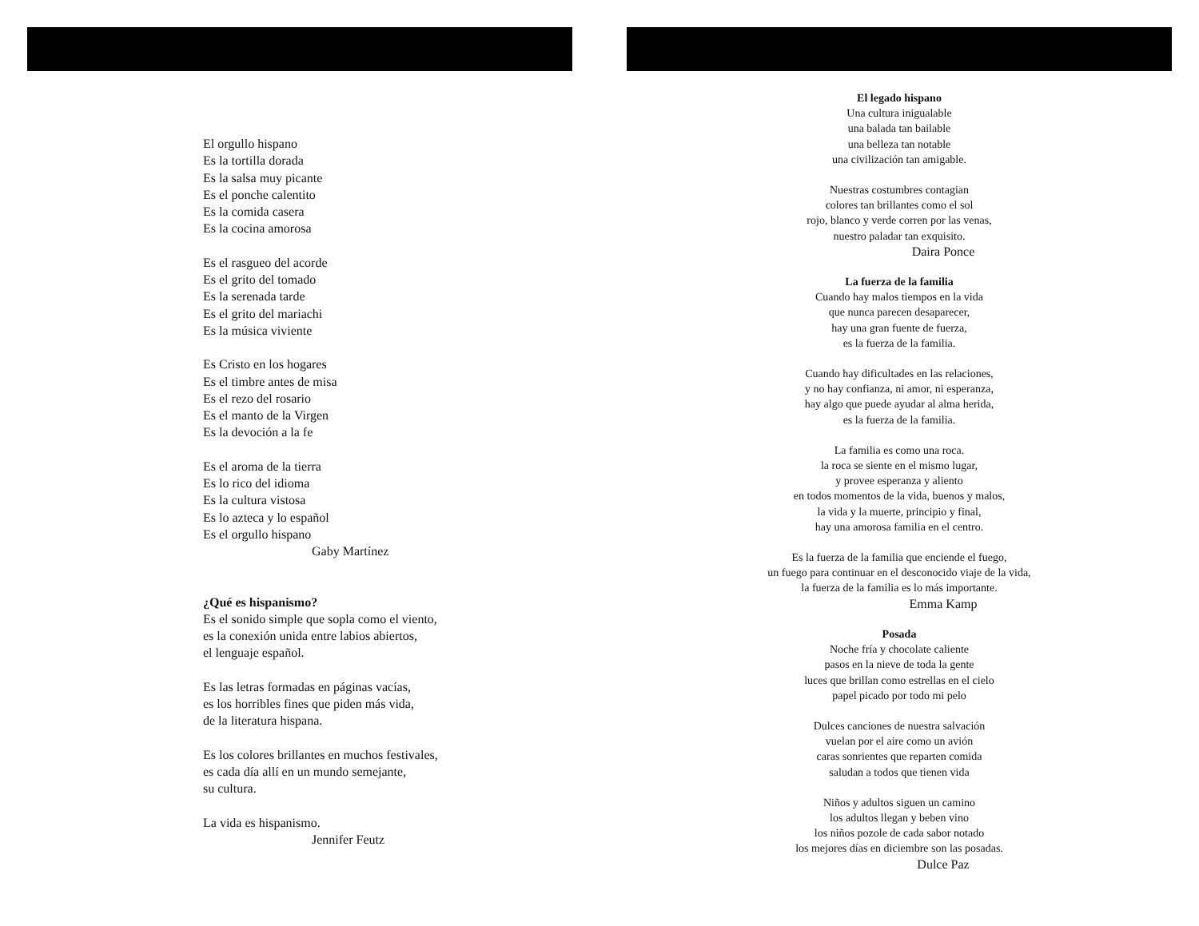El orgullo hispano
Es la tortilla dorada
Es la salsa muy picante
Es el ponche calentito
Es la comida casera
Es la cocina amorosa
Es el rasgueo del acorde
Es el grito del tomado
Es la serenada tarde
Es el grito del mariachi
Es la música viviente
Es Cristo en los hogares
Es el timbre antes de misa
Es el rezo del rosario
Es el manto de la Virgen
Es la devoción a la fe
Es el aroma de la tierra
Es lo rico del idioma
Es la cultura vistosa
Es lo azteca y lo español
Es el orgullo hispano
Gaby Martínez
¿Qué es hispanismo?
Es el sonido simple que sopla como el viento,
es la conexión unida entre labios abiertos,
el lenguaje español.
Es las letras formadas en páginas vacías,
es los horribles fines que piden más vida,
de la literatura hispana.
Es los colores brillantes en muchos festivales,
es cada día allí en un mundo semejante,
su cultura.
La vida es hispanismo.
Jennifer Feutz
El legado hispano
Una cultura inigualable
una balada tan bailable
una belleza tan notable
una civilización tan amigable.
Nuestras costumbres contagian
colores tan brillantes como el sol
rojo, blanco y verde corren por las venas,
nuestro paladar tan exquisito.
Daira Ponce
La fuerza de la familia
Cuando hay malos tiempos en la vida
que nunca parecen desaparecer,
hay una gran fuente de fuerza,
es la fuerza de la familia.
Cuando hay dificultades en las relaciones,
y no hay confianza, ni amor, ni esperanza,
hay algo que puede ayudar al alma herida,
es la fuerza de la familia.
La familia es como una roca.
la roca se siente en el mismo lugar,
y provee esperanza y aliento
en todos momentos de la vida, buenos y malos,
la vida y la muerte, principio y final,
hay una amorosa familia en el centro.
Es la fuerza de la familia que enciende el fuego,
un fuego para continuar en el desconocido viaje de la vida,
la fuerza de la familia es lo más importante.
Emma Kamp
Posada
Noche fría y chocolate caliente
pasos en la nieve de toda la gente
luces que brillan como estrellas en el cielo
papel picado por todo mi pelo
Dulces canciones de nuestra salvación
vuelan por el aire como un avión
caras sonrientes que reparten comida
saludan a todos que tienen vida
Niños y adultos siguen un camino
los adultos llegan y beben vino
los niños pozole de cada sabor notado
los mejores días en diciembre son las posadas.
Dulce Paz